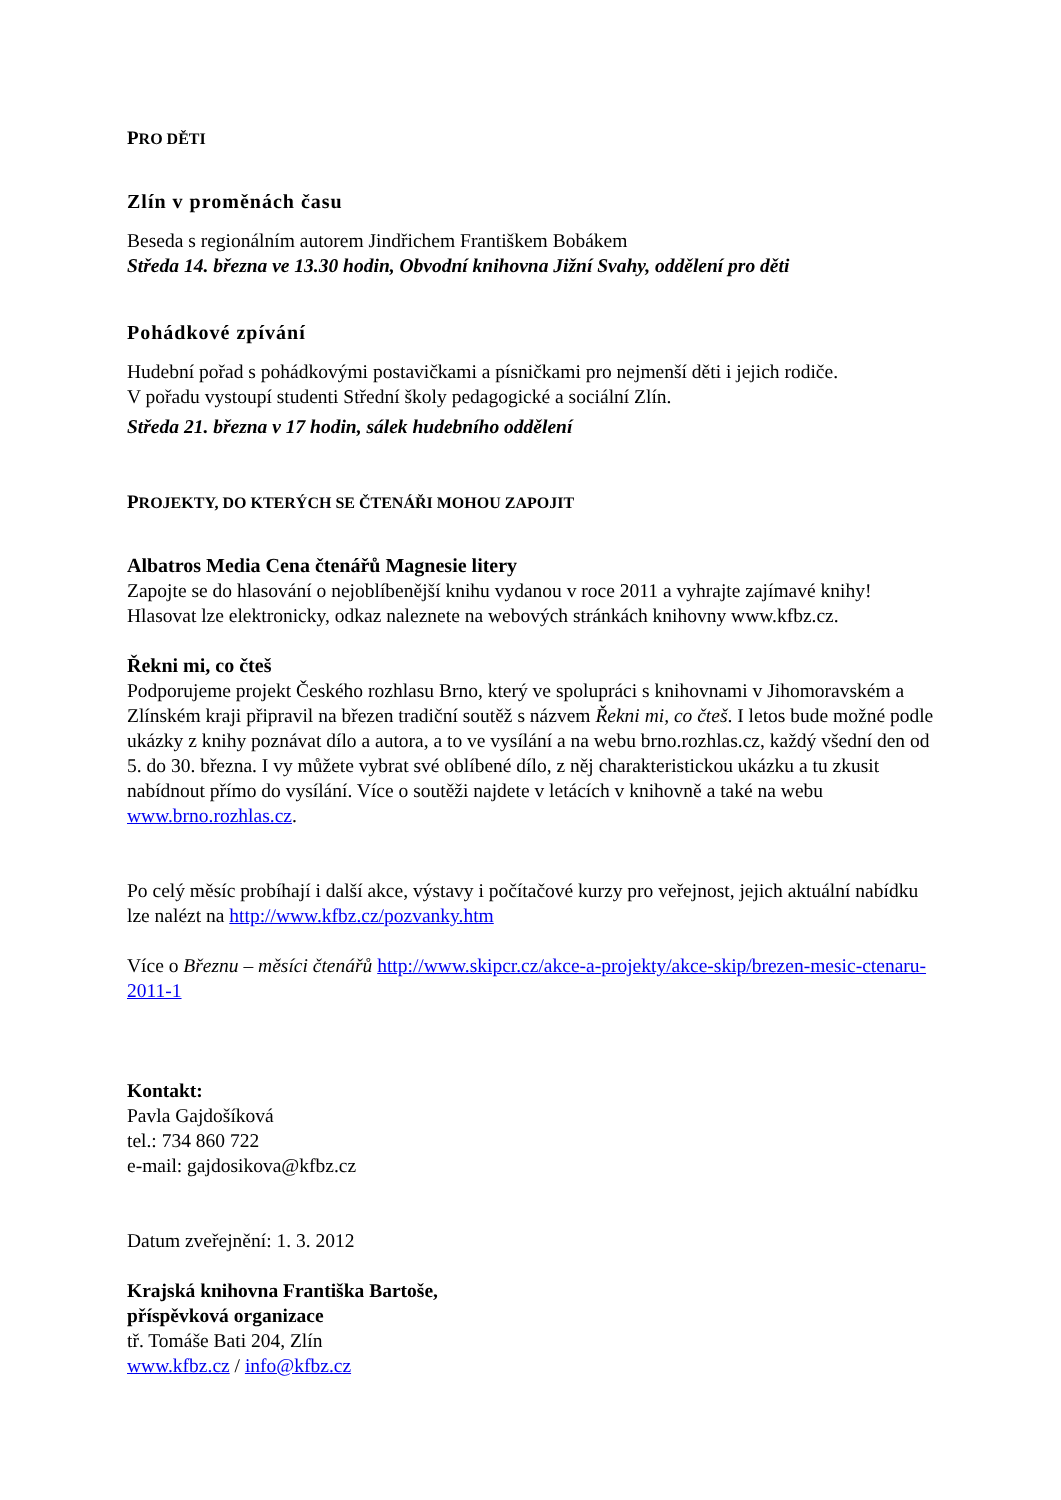PRO DĚTI
Zlín v proměnách času
Beseda s regionálním autorem Jindřichem Františkem Bobákem
Středa 14. března ve 13.30 hodin, Obvodní knihovna Jižní Svahy, oddělení pro děti
Pohádkové zpívání
Hudební pořad s pohádkovými postavičkami a písničkami pro nejmenší děti i jejich rodiče.
V pořadu vystoupí studenti Střední školy pedagogické a sociální Zlín.
Středa 21. března v 17 hodin, sálek hudebního oddělení
PROJEKTY, DO KTERÝCH SE ČTENÁŘI MOHOU ZAPOJIT
Albatros Media Cena čtenářů Magnesie litery
Zapojte se do hlasování o nejoblíbenější knihu vydanou v roce 2011 a vyhrajte zajímavé knihy! Hlasovat lze elektronicky, odkaz naleznete na webových stránkách knihovny www.kfbz.cz.
Řekni mi, co čteš
Podporujeme projekt Českého rozhlasu Brno, který ve spolupráci s knihovnami v Jihomoravském a Zlínském kraji připravil na březen tradiční soutěž s názvem Řekni mi, co čteš. I letos bude možné podle ukázky z knihy poznávat dílo a autora, a to ve vysílání a na webu brno.rozhlas.cz, každý všední den od 5. do 30. března. I vy můžete vybrat své oblíbené dílo, z něj charakteristickou ukázku a tu zkusit nabídnout přímo do vysílání. Více o soutěži najdete v letácích v knihovně a také na webu www.brno.rozhlas.cz.
Po celý měsíc probíhají i další akce, výstavy i počítačové kurzy pro veřejnost, jejich aktuální nabídku lze nalézt na http://www.kfbz.cz/pozvanky.htm
Více o Březnu – měsíci čtenářů http://www.skipcr.cz/akce-a-projekty/akce-skip/brezen-mesic-ctenaru-2011-1
Kontakt:
Pavla Gajdošíková
tel.: 734 860 722
e-mail: gajdosikova@kfbz.cz
Datum zveřejnění: 1. 3. 2012
Krajská knihovna Františka Bartoše,
příspěvková organizace
tř. Tomáše Bati 204, Zlín
www.kfbz.cz / info@kfbz.cz